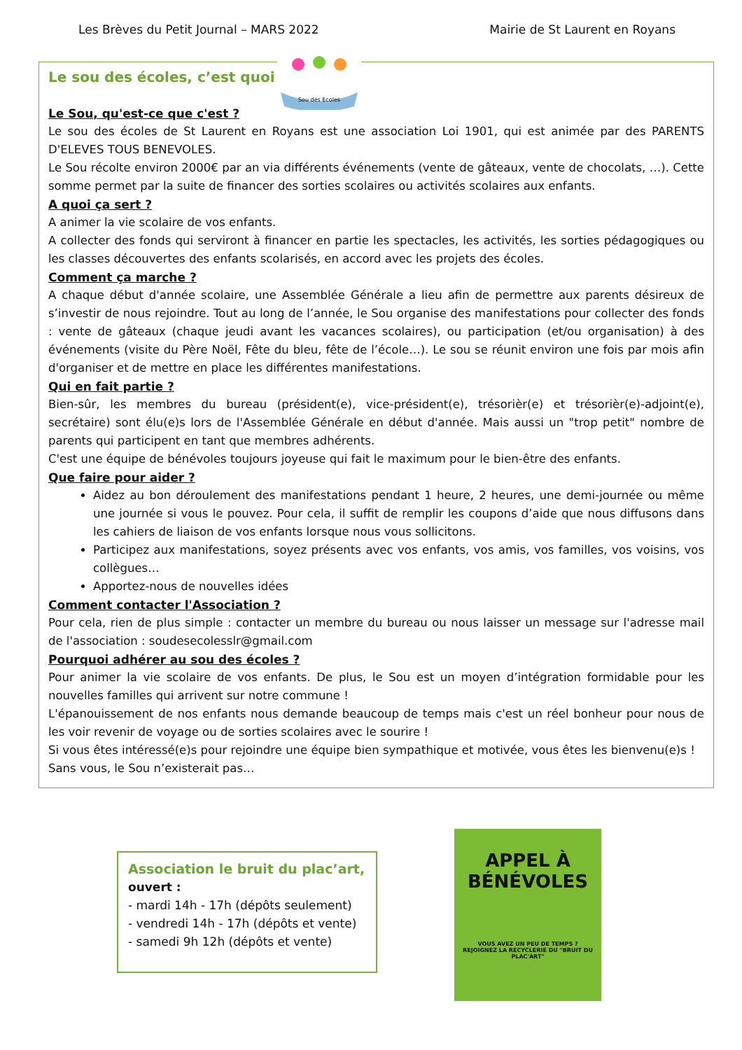Les Brèves du Petit Journal – MARS 2022 Mairie de St Laurent en Royans
Sou des Ecoles
Le sou des écoles, c’est quoi ?
Le Sou, qu'est-ce que c'est ?
Le sou des écoles de St Laurent en Royans est une association Loi 1901, qui est animée par des PARENTS D'ELEVES TOUS BENEVOLES.
Le Sou récolte environ 2000€ par an via différents événements (vente de gâteaux, vente de chocolats, …). Cette somme permet par la suite de financer des sorties scolaires ou activités scolaires aux enfants.
A quoi ça sert ?
A animer la vie scolaire de vos enfants.
A collecter des fonds qui serviront à financer en partie les spectacles, les activités, les sorties pédagogiques ou les classes découvertes des enfants scolarisés, en accord avec les projets des écoles.
Comment ça marche ?
A chaque début d'année scolaire, une Assemblée Générale a lieu afin de permettre aux parents désireux de s’investir de nous rejoindre. Tout au long de l’année, le Sou organise des manifestations pour collecter des fonds : vente de gâteaux (chaque jeudi avant les vacances scolaires), ou participation (et/ou organisation) à des événements (visite du Père Noël, Fête du bleu, fête de l’école…). Le sou se réunit environ une fois par mois afin d'organiser et de mettre en place les différentes manifestations.
Qui en fait partie ?
Bien-sûr, les membres du bureau (président(e), vice-président(e), trésorièr(e) et trésorièr(e)-adjoint(e), secrétaire) sont élu(e)s lors de l'Assemblée Générale en début d'année. Mais aussi un "trop petit" nombre de parents qui participent en tant que membres adhérents.
C'est une équipe de bénévoles toujours joyeuse qui fait le maximum pour le bien-être des enfants.
Que faire pour aider ?
Aidez au bon déroulement des manifestations pendant 1 heure, 2 heures, une demi-journée ou même une journée si vous le pouvez. Pour cela, il suffit de remplir les coupons d’aide que nous diffusons dans les cahiers de liaison de vos enfants lorsque nous vous sollicitons.
Participez aux manifestations, soyez présents avec vos enfants, vos amis, vos familles, vos voisins, vos collègues…
Apportez-nous de nouvelles idées
Comment contacter l'Association ?
Pour cela, rien de plus simple : contacter un membre du bureau ou nous laisser un message sur l'adresse mail de l'association : soudesecolesslr@gmail.com
Pourquoi adhérer au sou des écoles ?
Pour animer la vie scolaire de vos enfants. De plus, le Sou est un moyen d’intégration formidable pour les nouvelles familles qui arrivent sur notre commune !
L'épanouissement de nos enfants nous demande beaucoup de temps mais c'est un réel bonheur pour nous de les voir revenir de voyage ou de sorties scolaires avec le sourire !
Si vous êtes intéressé(e)s pour rejoindre une équipe bien sympathique et motivée, vous êtes les bienvenu(e)s !
Sans vous, le Sou n’existerait pas…
Association le bruit du plac’art,
ouvert :
- mardi 14h - 17h (dépôts seulement)
- vendredi 14h - 17h (dépôts et vente)
- samedi 9h 12h (dépôts et vente)
APPEL À
BÉNÉVOLES
VOUS AVEZ UN PEU DE TEMPS ?
REJOIGNEZ LA RECYCLERIE DU "BRUIT DU PLAC'ART"